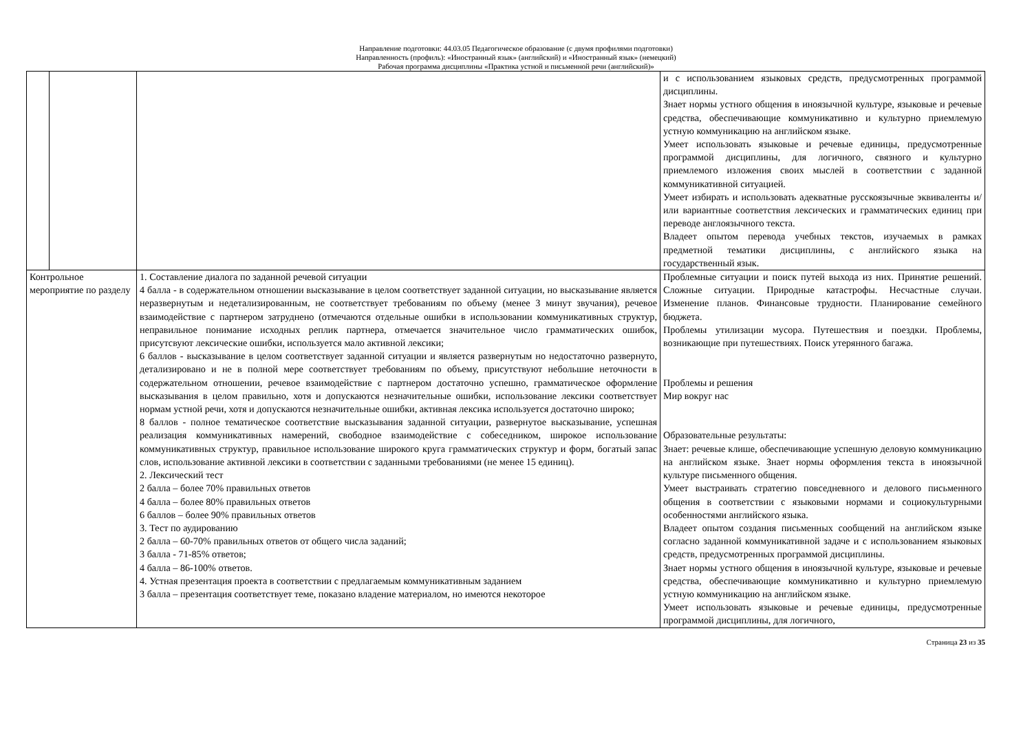Направление подготовки: 44.03.05 Педагогическое образование (с двумя профилями подготовки)
Направленность (профиль): «Иностранный язык» (английский) и «Иностранный язык» (немецкий)
Рабочая программа дисциплины «Практика устной и письменной речи (английский)»
| | | | и с использованием языковых средств, предусмотренных программой дисциплины. Знает нормы устного общения в иноязычной культуре, языковые и речевые средства, обеспечивающие коммуникативно и культурно приемлемую устную коммуникацию на английском языке. Умеет использовать языковые и речевые единицы, предусмотренные программой дисциплины, для логичного, связного и культурно приемлемого изложения своих мыслей в соответствии с заданной коммуникативной ситуацией. Умеет избирать и использовать адекватные русскоязычные эквиваленты и/или вариантные соответствия лексических и грамматических единиц при переводе англоязычного текста. Владеет опытом перевода учебных текстов, изучаемых в рамках предметной тематики дисциплины, с английского языка на государственный язык. |
| Контрольное мероприятие по разделу | | 1. Составление диалога по заданной речевой ситуации 4 балла - в содержательном отношении высказывание в целом соответствует заданной ситуации, но высказывание является неразвернутым и недетализированным, не соответствует требованиям по объему (менее 3 минут звучания), речевое взаимодействие с партнером затруднено (отмечаются отдельные ошибки в использовании коммуникативных структур, неправильное понимание исходных реплик партнера, отмечается значительное число грамматических ошибок, присутсвуют лексические ошибки, используется мало активной лексики; 6 баллов - высказывание в целом соответствует заданной ситуации и является развернутым но недостаточно развернуто, детализировано и не в полной мере соответствует требованиям по объему, присутствуют небольшие неточности в содержательном отношении, речевое взаимодействие с партнером достаточно успешно, грамматическое оформление высказывания в целом правильно, хотя и допускаются незначительные ошибки, использование лексики соответствует нормам устной речи, хотя и допускаются незначительные ошибки, активная лексика используется достаточно широко; 8 баллов - полное тематическое соответствие высказывания заданной ситуации, развернутое высказывание, успешная реализация коммуникативных намерений, свободное взаимодействие с собеседником, широкое использование коммуникативных структур, правильное использование широкого круга грамматических структур и форм, богатый запас слов, использование активной лексики в соответствии с заданными требованиями (не менее 15 единиц). 2. Лексический тест 2 балла – более 70% правильных ответов 4 балла – более 80% правильных ответов 6 баллов – более 90% правильных ответов 3. Тест по аудированию 2 балла – 60-70% правильных ответов от общего числа заданий; 3 балла - 71-85% ответов; 4 балла – 86-100% ответов. 4. Устная презентация проекта в соответствии с предлагаемым коммуникативным заданием 3 балла – презентация соответствует теме, показано владение материалом, но имеются некоторое | Проблемные ситуации и поиск путей выхода из них. Принятие решений. Сложные ситуации. Природные катастрофы. Несчастные случаи. Изменение планов. Финансовые трудности. Планирование семейного бюджета. Проблемы утилизации мусора. Путешествия и поездки. Проблемы, возникающие при путешествиях. Поиск утерянного багажа. Проблемы и решения Мир вокруг нас Образовательные результаты: Знает: речевые клише, обеспечивающие успешную деловую коммуникацию на английском языке. Знает нормы оформления текста в иноязычной культуре письменного общения. Умеет выстраивать стратегию повседневного и делового письменного общения в соответствии с языковыми нормами и социокультурными особенностями английского языка. Владеет опытом создания письменных сообщений на английском языке согласно заданной коммуникативной задаче и с использованием языковых средств, предусмотренных программой дисциплины. Знает нормы устного общения в иноязычной культуре, языковые и речевые средства, обеспечивающие коммуникативно и культурно приемлемую устную коммуникацию на английском языке. Умеет использовать языковые и речевые единицы, предусмотренные программой дисциплины, для логичного, |
Страница 23 из 35